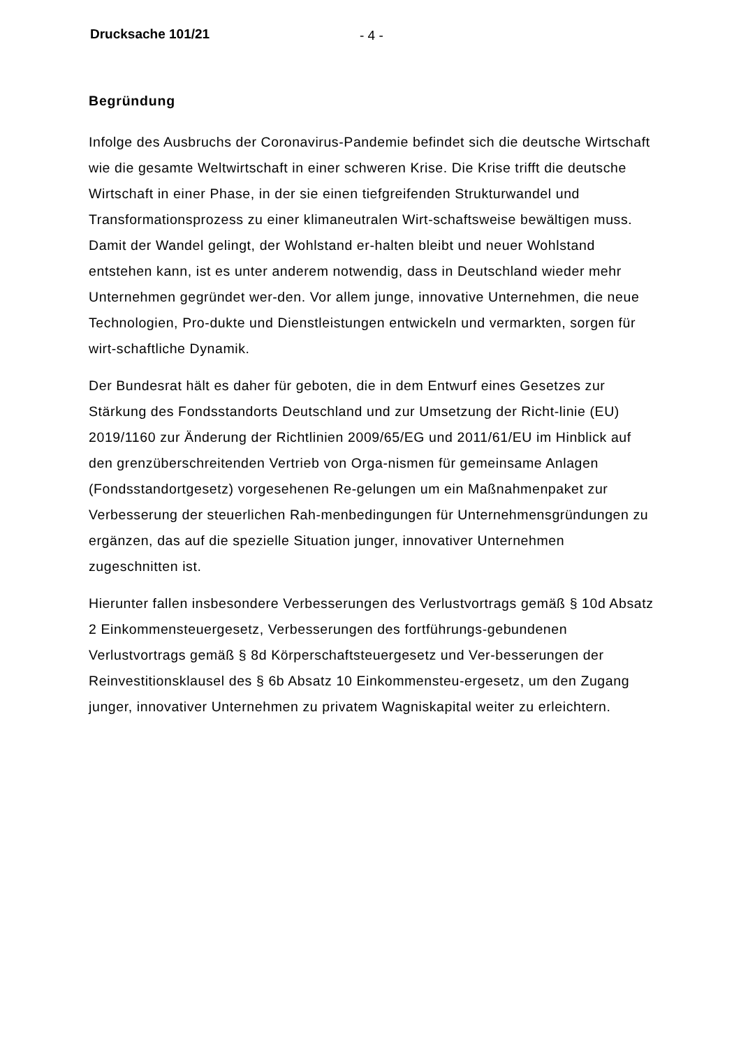Drucksache 101/21 - 4 -
Begründung
Infolge des Ausbruchs der Coronavirus-Pandemie befindet sich die deutsche Wirtschaft wie die gesamte Weltwirtschaft in einer schweren Krise. Die Krise trifft die deutsche Wirtschaft in einer Phase, in der sie einen tiefgreifenden Strukturwandel und Transformationsprozess zu einer klimaneutralen Wirt-schaftsweise bewältigen muss. Damit der Wandel gelingt, der Wohlstand er-halten bleibt und neuer Wohlstand entstehen kann, ist es unter anderem notwendig, dass in Deutschland wieder mehr Unternehmen gegründet wer-den. Vor allem junge, innovative Unternehmen, die neue Technologien, Pro-dukte und Dienstleistungen entwickeln und vermarkten, sorgen für wirt-schaftliche Dynamik.
Der Bundesrat hält es daher für geboten, die in dem Entwurf eines Gesetzes zur Stärkung des Fondsstandorts Deutschland und zur Umsetzung der Richt-linie (EU) 2019/1160 zur Änderung der Richtlinien 2009/65/EG und 2011/61/EU im Hinblick auf den grenzüberschreitenden Vertrieb von Orga-nismen für gemeinsame Anlagen (Fondsstandortgesetz) vorgesehenen Re-gelungen um ein Maßnahmenpaket zur Verbesserung der steuerlichen Rah-menbedingungen für Unternehmensgründungen zu ergänzen, das auf die spezielle Situation junger, innovativer Unternehmen zugeschnitten ist.
Hierunter fallen insbesondere Verbesserungen des Verlustvortrags gemäß § 10d Absatz 2 Einkommensteuergesetz, Verbesserungen des fortführungs-gebundenen Verlustvortrags gemäß § 8d Körperschaftsteuergesetz und Ver-besserungen der Reinvestitionsklausel des § 6b Absatz 10 Einkommensteu-ergesetz, um den Zugang junger, innovativer Unternehmen zu privatem Wagniskapital weiter zu erleichtern.